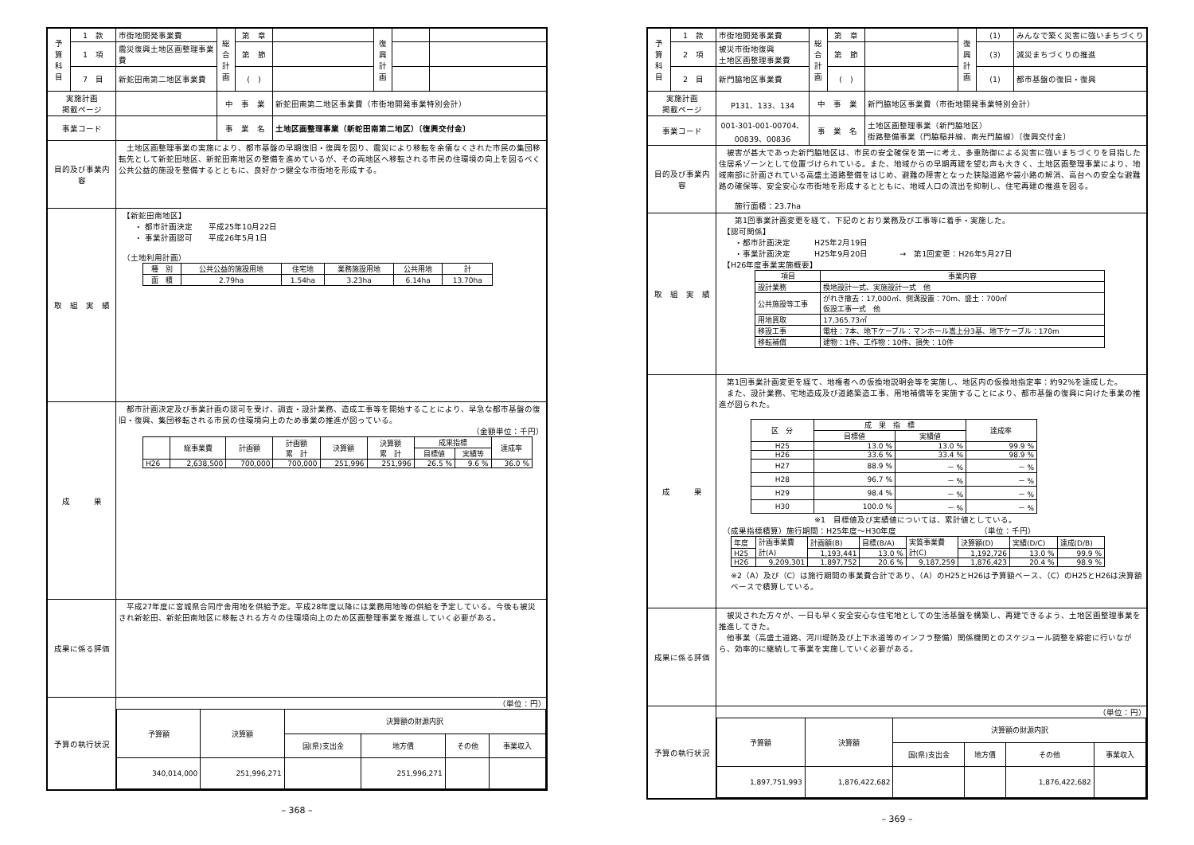| 予 算 科 目 | 1 款 | 市街地開発事業費 | 総 合 計 画 | 第 章 | | 復 興 計 画 | | |
| | 1 項 | 震災復興土地区画整理事業費 | | 第 節 | | | | |
| | 7 目 | 新蛇田南第二地区事業費 | | ( ) | | | | |
| 実施計画 掲載ページ | | | 中 事 業 | | 新蛇田南第二地区事業費（市街地開発事業特別会計） | | | |
| 事業コード | | | 事 業 名 | | 土地区画整理事業（新蛇田南第二地区）〔復興交付金〕 | | | |
| 目的及び事業内容 | | 土地区画整理事業の実施により、都市基盤の早期復旧・復興を図り、震災により移転を余儀なくされた市民の集団移転先として新蛇田地区、新蛇田南地区の整備を進めているが、その両地区へ移転される市民の住環境の向上を図るべく公共公益的施設を整備するとともに、良好かつ健全な市街地を形成する。 | | | | | | |
| 取 組 実 績 | | 【新蛇田南地区】 ・ 都市計画決定 平成25年10月22日 ・ 事業計画認可 平成26年5月1日 （土地利用計画） / 種 別 / 公共公益的施設用地 / 住宅地 / 業務施設用地 / 公共用地 / 計 / / 面 積 / 2.79ha / 1.54ha / 3.23ha / 6.14ha / 13.70ha / | | | | | | |
| 成 果 | | 都市計画決定及び事業計画の認可を受け、調査・設計業務、造成工事等を開始することにより、早急な都市基盤の復旧・復興、集団移転される市民の住環境向上のため事業の推進が図っている。 （金額単位：千円） / / 総事業費 / 計画額 / 計画額 累 計 / 決算額 / 決算額 累 計 / 成果指標 / / 達成率 / / / / / / / / 目標値 / 実績等 / / / H26 / 2,638,500 / 700,000 / 700,000 / 251,996 / 251,996 / 26.5 % / 9.6 % / 36.0 % / | | | | | | |
| 成果に係る評価 | | 平成27年度に宮城県合同庁舎用地を供給予定。平成28年度以降には業務用地等の供給を予定している。今後も被災され新蛇田、新蛇田南地区に移転される方々の住環境向上のため区画整理事業を推進していく必要がある。 | | | | | | |
| 予算の執行状況 | | （単位：円） / 予算額 / 決算額 / 決算額の財源内訳 / / / / / / / 国(県)支出金 / 地方債 / その他 / 事業収入 / / 340,014,000 / 251,996,271 / / 251,996,271 / / / | | | | | | |
– 368 –
| 予 算 科 目 | 1 款 | 市街地開発事業費 | 総 合 計 画 | 第 章 | | 復 興 計 画 | (1) | みんなで築く災害に強いまちづくり |
| | 2 項 | 被災市街地復興 土地区画整理事業費 | | 第 節 | | | (3) | 減災まちづくりの推進 |
| | 2 目 | 新門脇地区事業費 | | ( ) | | | (1) | 都市基盤の復旧・復興 |
| 実施計画 掲載ページ | | P131、133、134 | 中 事 業 | | 新門脇地区事業費（市街地開発事業特別会計） | | | |
| 事業コード | | 001-301-001-00704、00839、00836 | 事 業 名 | | 土地区画整理事業（新門脇地区） 街路整備事業（門脇稲井線、南光門脇線）〔復興交付金〕 | | | |
| 目的及び事業内容 | | 被害が甚大であった新門脇地区は、市民の安全確保を第一に考え、多重防御による災害に強いまちづくりを目指した住居系ゾーンとして位置づけられている。また、地域からの早期再建を望む声も大きく、土地区画整理事業により、地域南部に計画されている高盛土道路整備をはじめ、避難の障害となった狭隘道路や袋小路の解消、高台への安全な避難路の確保等、安全安心な市街地を形成するとともに、地域人口の流出を抑制し、住宅再建の推進を図る。 施行面積：23.7ha | | | | | | |
| 取 組 実 績 | | 第1回事業計画変更を経て、下記のとおり業務及び工事等に着手・実施した。 【認可関係】 ・都市計画決定 H25年2月19日 ・事業計画決定 H25年9月20日 → 第1回変更：H26年5月27日 【H26年度事業実施概要】 / 項目 / 事業内容 / / 設計業務 / 換地設計一式、実施設計一式 他 / / 公共施設等工事 / がれき撤去：17,000㎡、側溝設置：70m、盛土：700㎡ 仮設工事一式 他 / / 用地買取 / 17,365.73㎡ / / 移設工事 / 電柱：7本、地下ケーブル：マンホール嵩上分3基、地下ケーブル：170m / / 移転補償 / 建物：1件、工作物：10件、損失：10件 / | | | | | | |
| 成 果 | | 第1回事業計画変更を経て、地権者への仮換地説明会等を実施し、地区内の仮換地指定率：約92%を達成した。 また、設計業務、宅地造成及び道路築造工事、用地補償等を実施することにより、都市基盤の復興に向けた事業の推進が図られた。 / 区 分 / 成 果 指 標 / / 達成率 / / / 目標値 / 実績値 / / / H25 / 13.0 % / 13.0 % / 99.9 % / / H26 / 33.6 % / 33.4 % / 98.9 % / / H27 / 88.9 % / － % / － % / / H28 / 96.7 % / － % / － % / / H29 / 98.4 % / － % / － % / / H30 / 100.0 % / － % / － % / ※1 目標値及び実績値については、累計値としている。 （成果指標積算）施行期間：H25年度～H30年度 （単位：千円） / 年度 / 計画事業費 計(A) / 計画額(B) / 目標(B/A) / 実質事業費 計(C) / 決算額(D) / 実績(D/C) / 達成(D/B) / / H25 / / 1,193,441 / 13.0 % / / 1,192,726 / 13.0 % / 99.9 % / / H26 / 9,209,301 / 1,897,752 / 20.6 % / 9,187,259 / 1,876,423 / 20.4 % / 98.9 % / ※2（A）及び（C）は施行期間の事業費合計であり、（A）のH25とH26は予算額ベース、（C）のH25とH26は決算額ベースで積算している。 | | | | | | |
| 成果に係る評価 | | 被災された方々が、一日も早く安全安心な住宅地としての生活基盤を構築し、再建できるよう、土地区画整理事業を推進してきた。 他事業（高盛土道路、河川堤防及び上下水道等のインフラ整備）関係機関とのスケジュール調整を綿密に行いながら、効率的に継続して事業を実施していく必要がある。 | | | | | | |
| 予算の執行状況 | | （単位：円） / 予算額 / 決算額 / 決算額の財源内訳 / / / / / / / 国(県)支出金 / 地方債 / その他 / 事業収入 / / 1,897,751,993 / 1,876,422,682 / / / 1,876,422,682 / / | | | | | | |
– 369 –